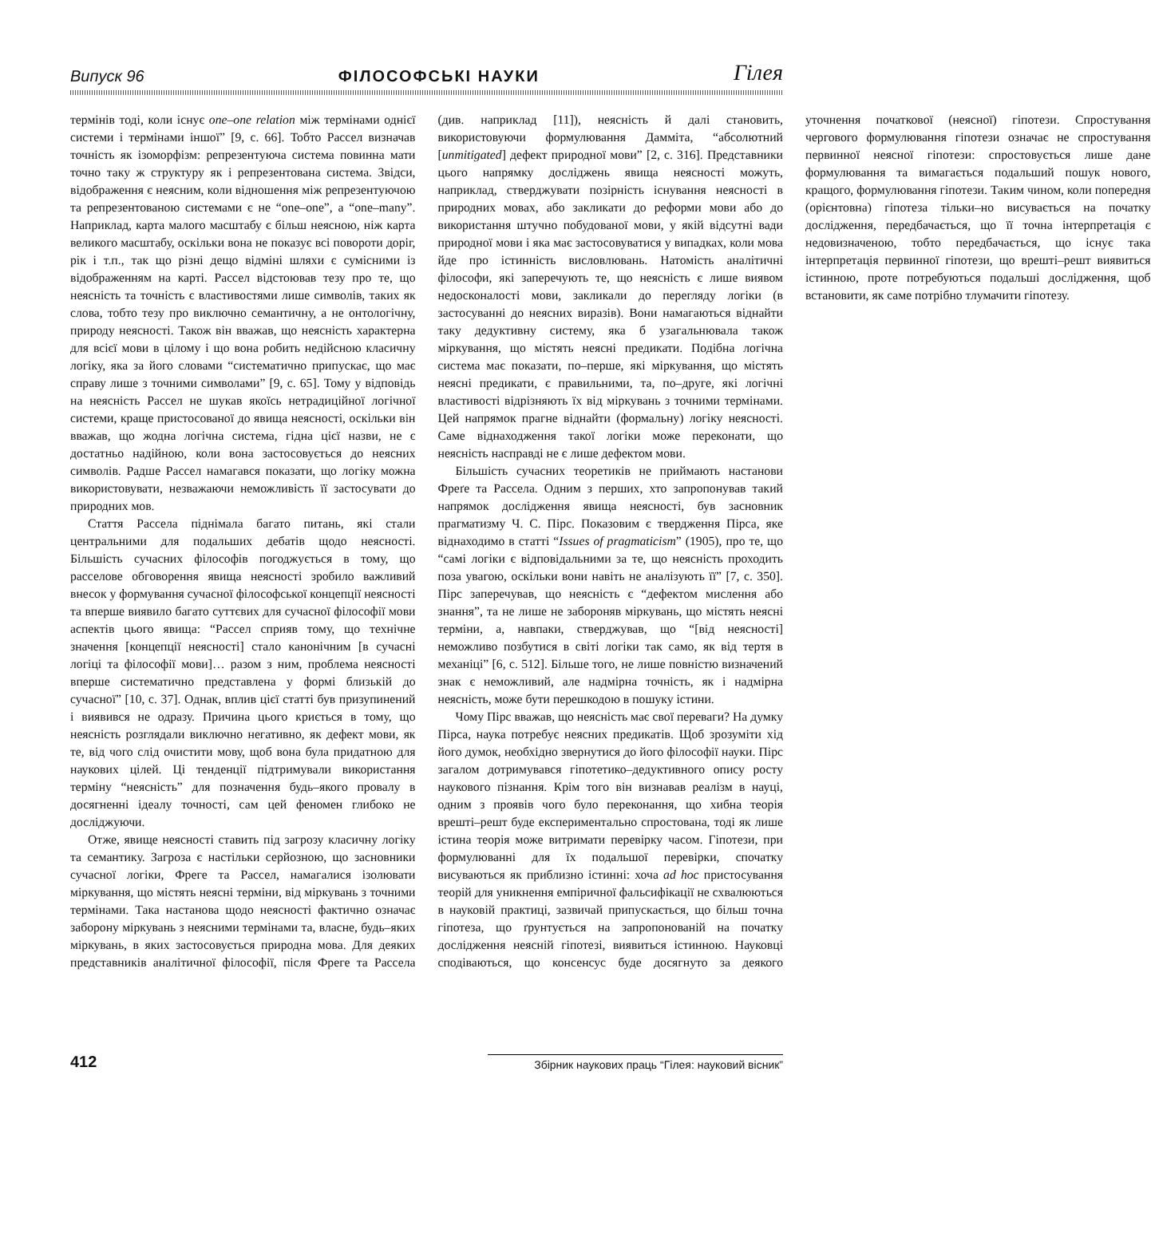Випуск 96 ФІЛОСОФСЬКІ НАУКИ Гілея
термінів тоді, коли існує one–one relation між термінами однієї системи і термінами іншої” [9, с. 66]. Тобто Рассел визначав точність як ізоморфізм: репрезентуюча система повинна мати точно таку ж структуру як і репрезентована система. Звідси, відображення є неясним, коли відношення між репрезентуючою та репрезентованою системами є не “one–one”, а “one–many”. Наприклад, карта малого масштабу є більш неясною, ніж карта великого масштабу, оскільки вона не показує всі повороти доріг, рік і т.п., так що різні дещо відміні шляхи є сумісними із відображенням на карті. Рассел відстоював тезу про те, що неясність та точність є властивостями лише символів, таких як слова, тобто тезу про виключно семантичну, а не онтологічну, природу неясності. Також він вважав, що неясність характерна для всієї мови в цілому і що вона робить недійсною класичну логіку, яка за його словами “систематично припускає, що має справу лише з точними символами” [9, с. 65]. Тому у відповідь на неясність Рассел не шукав якоїсь нетрадиційної логічної системи, краще пристосованої до явища неясності, оскільки він вважав, що жодна логічна система, гідна цієї назви, не є достатньо надійною, коли вона застосовується до неясних символів. Радше Рассел намагався показати, що логіку можна використовувати, незважаючи неможливість її застосувати до природних мов.
Стаття Рассела піднімала багато питань, які стали центральними для подальших дебатів щодо неясності. Більшість сучасних філософів погоджується в тому, що расселове обговорення явища неясності зробило важливий внесок у формування сучасної філософської концепції неясності та вперше виявило багато суттєвих для сучасної філософії мови аспектів цього явища: “Рассел сприяв тому, що технічне значення [концепції неясності] стало канонічним [в сучасні логіці та філософії мови]… разом з ним, проблема неясності вперше систематично представлена у формі близькій до сучасної” [10, с. 37]. Однак, вплив цієї статті був призупинений і виявився не одразу. Причина цього криється в тому, що неясність розглядали виключно негативно, як дефект мови, як те, від чого слід очистити мову, щоб вона була придатною для наукових цілей. Ці тенденції підтримували використання терміну “неясність” для позначення будь–якого провалу в досягненні ідеалу точності, сам цей феномен глибоко не досліджуючи.
Отже, явище неясності ставить під загрозу класичну логіку та семантику. Загроза є настільки серйозною, що засновники сучасної логіки, Фреге та Рассел, намагалися ізолювати міркування, що містять неясні терміни, від міркувань з точними термінами. Така настанова щодо неясності фактично означає заборону міркувань з неясними термінами та, власне, будь–яких міркувань, в яких застосовується природна мова. Для деяких представників аналітичної філософії, після Фреге та Рассела (див. наприклад [11]), неясність й далі становить, використовуючи формулювання Дамміта, “абсолютний [unmitigated] дефект природної мови” [2, с. 316]. Представники цього напрямку досліджень явища неясності можуть, наприклад, стверджувати позірність існування неясності в природних мовах, або закликати до реформи мови або до використання штучно побудованої мови, у якій відсутні вади природної мови і яка має застосовуватися у випадках, коли мова йде про істинність висловлювань. Натомість аналітичні філософи, які заперечують те, що неясність є лише виявом недосконалості мови, закликали до перегляду логіки (в застосуванні до неясних виразів). Вони намагаються віднайти таку дедуктивну систему, яка б узагальнювала також міркування, що містять неясні предикати. Подібна логічна система має показати, по–перше, які міркування, що містять неясні предикати, є правильними, та, по–друге, які логічні властивості відрізняють їх від міркувань з точними термінами. Цей напрямок прагне віднайти (формальну) логіку неясності. Саме віднаходження такої логіки може переконати, що неясність насправді не є лише дефектом мови.
Більшість сучасних теоретиків не приймають настанови Фреґе та Рассела. Одним з перших, хто запропонував такий напрямок дослідження явища неясності, був засновник прагматизму Ч. С. Пірс. Показовим є твердження Пірса, яке віднаходимо в статті “Issues of pragmaticism” (1905), про те, що “самі логіки є відповідальними за те, що неясність проходить поза увагою, оскільки вони навіть не аналізують її” [7, с. 350]. Пірс заперечував, що неясність є “дефектом мислення або знання”, та не лише не забороняв міркувань, що містять неясні терміни, а, навпаки, стверджував, що “[від неясності] неможливо позбутися в світі логіки так само, як від тертя в механіці” [6, с. 512]. Більше того, не лише повністю визначений знак є неможливий, але надмірна точність, як і надмірна неясність, може бути перешкодою в пошуку істини.
Чому Пірс вважав, що неясність має свої переваги? На думку Пірса, наука потребує неясних предикатів. Щоб зрозуміти хід його думок, необхідно звернутися до його філософії науки. Пірс загалом дотримувався гіпотетико–дедуктивного опису росту наукового пізнання. Крім того він визнавав реалізм в науці, одним з проявів чого було переконання, що хибна теорія врешті–решт буде експериментально спростована, тоді як лише істина теорія може витримати перевірку часом. Гіпотези, при формулюванні для їх подальшої перевірки, спочатку висуваються як приблизно істинні: хоча ad hoc пристосування теорій для уникнення емпіричної фальсифікації не схвалюються в науковій практиці, зазвичай припускається, що більш точна гіпотеза, що ґрунтується на запропонованій на початку дослідження неясній гіпотезі, виявиться істинною. Науковці сподіваються, що консенсус буде досягнуто за деякого уточнення початкової (неясної) гіпотези. Спростування чергового формулювання гіпотези означає не спростування первинної неясної гіпотези: спростовується лише дане формулювання та вимагається подальший пошук нового, кращого, формулювання гіпотези. Таким чином, коли попередня (орієнтовна) гіпотеза тільки–но висувається на початку дослідження, передбачається, що її точна інтерпретація є недовизначеною, тобто передбачається, що існує така інтерпретація первинної гіпотези, що врешті–решт виявиться істинною, проте потребуються подальші дослідження, щоб встановити, як саме потрібно тлумачити гіпотезу.
412 Збірник наукових праць “Гілея: науковий вісник”